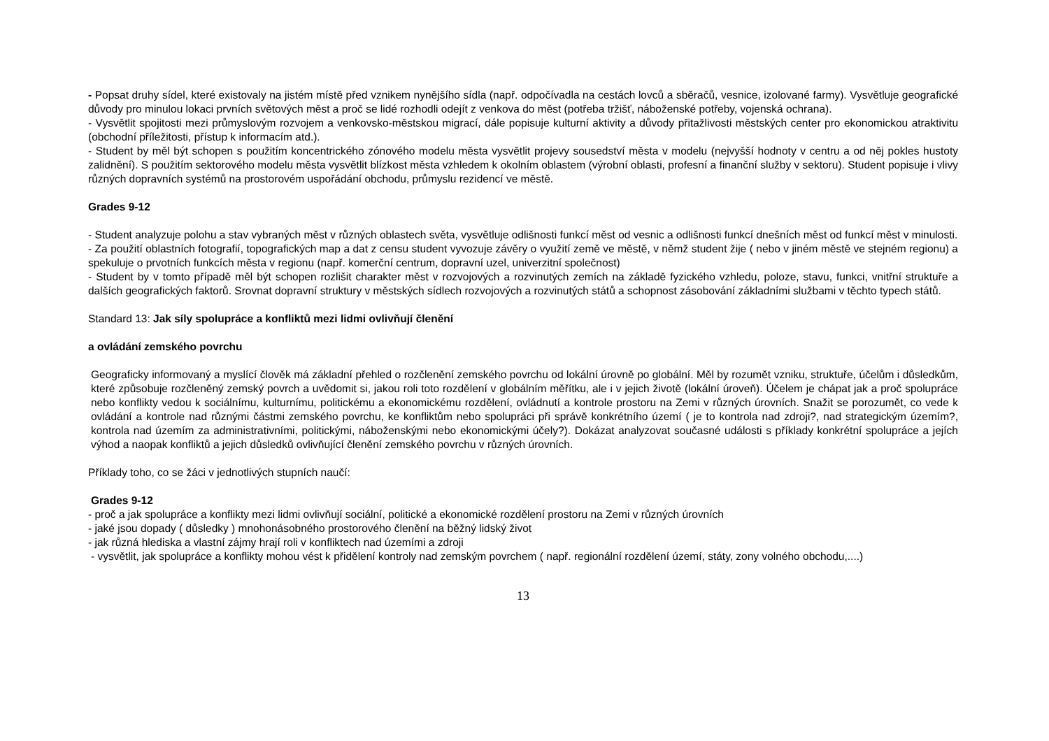- Popsat druhy sídel, které existovaly na jistém místě před vznikem nynějšího sídla (např. odpočívadla na cestách lovců a sběračů, vesnice, izolované farmy). Vysvětluje geografické důvody pro minulou lokaci prvních světových měst a proč se lidé rozhodli odejít z venkova do měst (potřeba tržišť, náboženské potřeby, vojenská ochrana).
- Vysvětlit spojitosti mezi průmyslovým rozvojem a venkovsko-městskou migrací, dále popisuje kulturní aktivity a důvody přitažlivosti městských center pro ekonomickou atraktivitu (obchodní příležitosti, přístup k informacím atd.).
- Student by měl být schopen s použitím koncentrického zónového modelu města vysvětlit projevy sousedství města v modelu (nejvyšší hodnoty v centru a od něj pokles hustoty zalidnění). S použitím sektorového modelu města vysvětlit blízkost města vzhledem k okolním oblastem (výrobní oblasti, profesní a finanční služby v sektoru). Student popisuje i vlivy různých dopravních systémů na prostorovém uspořádání obchodu, průmyslu rezidencí ve městě.
Grades 9-12
- Student analyzuje polohu a stav vybraných měst v různých oblastech světa, vysvětluje odlišnosti funkcí měst od vesnic a odlišnosti funkcí dnešních měst od funkcí měst v minulosti.
- Za použití oblastních fotografií, topografických map a dat z censu student vyvozuje závěry o využití země ve městě, v němž student žije ( nebo v jiném městě ve stejném regionu) a spekuluje o prvotních funkcích města v regionu (např. komerční centrum, dopravní uzel, univerzitní společnost)
- Student by v tomto případě měl být schopen rozlišit charakter měst v rozvojových a rozvinutých zemích na základě fyzického vzhledu, poloze, stavu, funkci, vnitřní struktuře a dalších geografických faktorů. Srovnat dopravní struktury v městských sídlech rozvojových a rozvinutých států a schopnost zásobování základními službami v těchto typech států.
Standard 13: Jak síly spolupráce a konfliktů mezi lidmi ovlivňují členění
a ovládání zemského povrchu
Geograficky informovaný a myslící člověk má základní přehled o rozčlenění zemského povrchu od lokální úrovně po globální. Měl by rozumět vzniku, struktuře, účelům i důsledkům, které způsobuje rozčleněný zemský povrch a uvědomit si, jakou roli toto rozdělení v globálním měřítku, ale i v jejich životě (lokální úroveň). Účelem je chápat jak a proč spolupráce nebo konflikty vedou k sociálnímu, kulturnímu, politickému a ekonomickému rozdělení, ovládnutí a kontrole prostoru na Zemi v různých úrovních. Snažit se porozumět, co vede k ovládání a kontrole nad různými částmi zemského povrchu, ke konfliktům nebo spolupráci při správě konkrétního území ( je to kontrola nad zdroji?, nad strategickým územím?, kontrola nad územím za administrativními, politickými, náboženskými nebo ekonomickými účely?). Dokázat analyzovat současné události s příklady konkrétní spolupráce a jejích výhod a naopak konfliktů a jejich důsledků ovlivňující členění zemského povrchu v různých úrovních.
Příklady toho, co se žáci v jednotlivých stupních naučí:
Grades 9-12
- proč a jak spolupráce a konflikty mezi lidmi ovlivňují sociální, politické a ekonomické rozdělení prostoru na Zemi v různých úrovních
- jaké jsou dopady ( důsledky ) mnohonásobného prostorového členění na běžný lidský život
- jak různá hlediska a vlastní zájmy hrají roli v konfliktech nad územími a zdroji
- vysvětlit, jak spolupráce a konflikty mohou vést k přidělení kontroly nad zemským povrchem ( např. regionální rozdělení území, státy, zony volného obchodu,....)
13